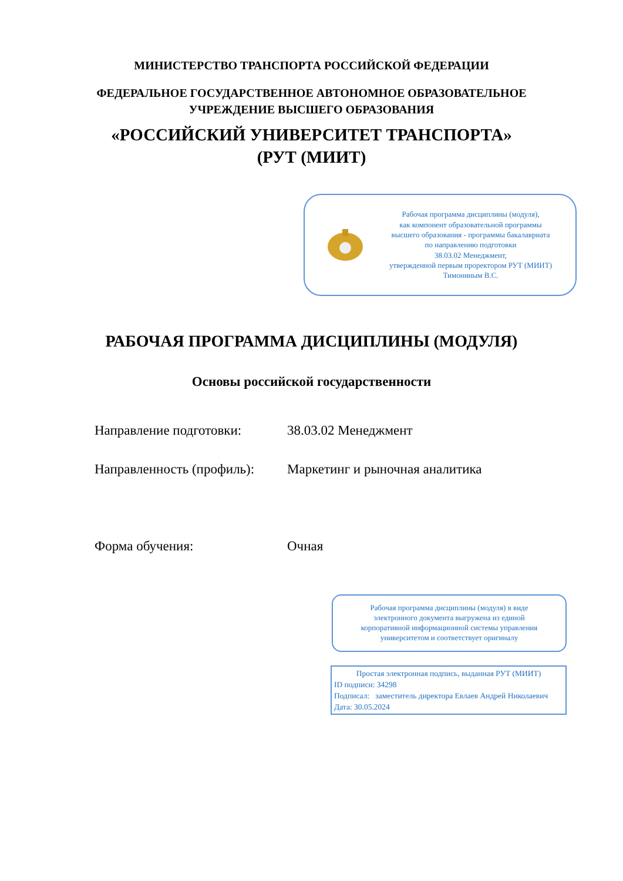МИНИСТЕРСТВО ТРАНСПОРТА РОССИЙСКОЙ ФЕДЕРАЦИИ
ФЕДЕРАЛЬНОЕ ГОСУДАРСТВЕННОЕ АВТОНОМНОЕ ОБРАЗОВАТЕЛЬНОЕ
УЧРЕЖДЕНИЕ ВЫСШЕГО ОБРАЗОВАНИЯ
«РОССИЙСКИЙ УНИВЕРСИТЕТ ТРАНСПОРТА»
(РУТ (МИИТ)
Рабочая программа дисциплины (модуля),
как компонент образовательной программы
высшего образования - программы бакалавриата
по направлению подготовки
38.03.02 Менеджмент,
утвержденной первым проректором РУТ (МИИТ)
Тимониным В.С.
РАБОЧАЯ ПРОГРАММА ДИСЦИПЛИНЫ (МОДУЛЯ)
Основы российской государственности
Направление подготовки: 38.03.02 Менеджмент
Направленность (профиль): Маркетинг и рыночная аналитика
Форма обучения: Очная
Рабочая программа дисциплины (модуля) в виде
электронного документа выгружена из единой
корпоративной информационной системы управления
университетом и соответствует оригиналу
Простая электронная подпись, выданная РУТ (МИИТ)
ID подписи: 34298
Подписал: заместитель директора Евлаев Андрей Николаевич
Дата: 30.05.2024